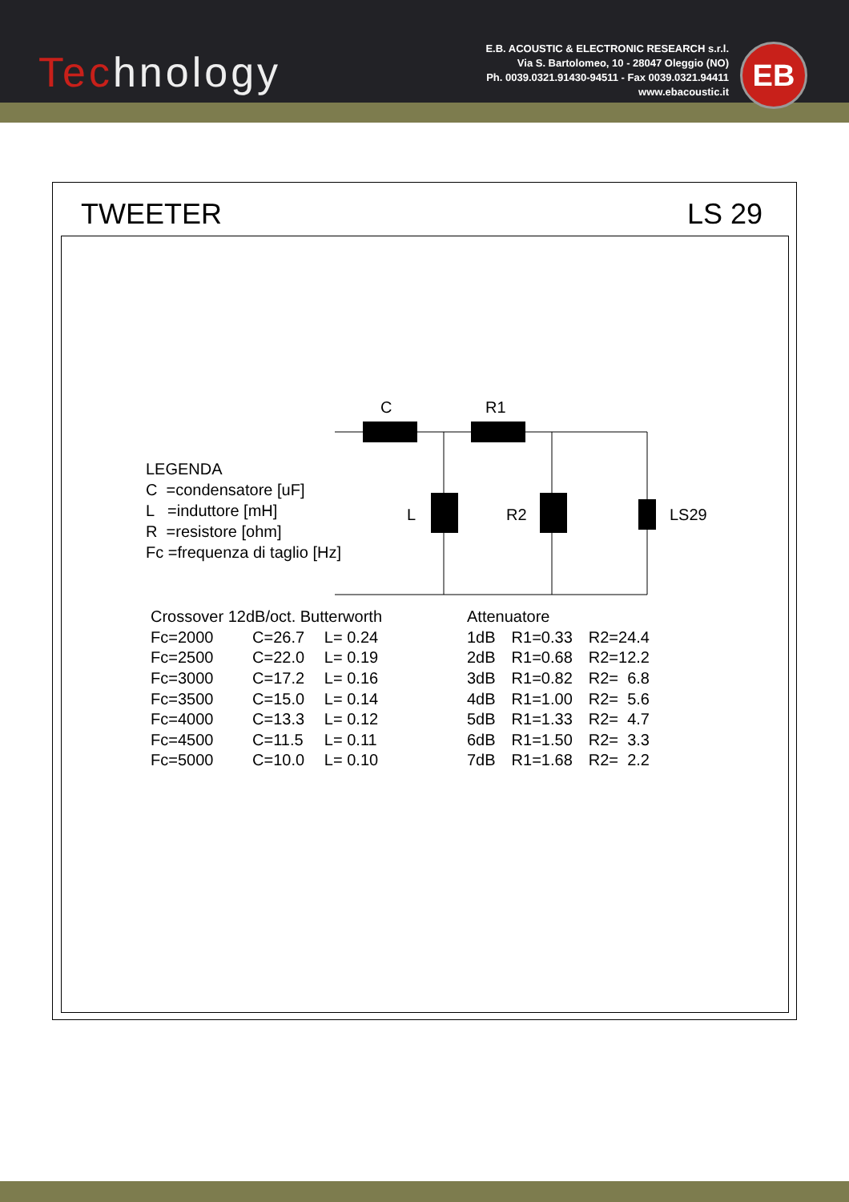Technology
E.B. ACOUSTIC & ELECTRONIC RESEARCH s.r.l.
Via S. Bartolomeo, 10 - 28047 Oleggio (NO)
Ph. 0039.0321.91430-94511 - Fax 0039.0321.94411
www.ebacoustic.it
EB
TWEETER LS 29
C
R1
L
R2
LS29
LEGENDA
C =condensatore [uF]
L =induttore [mH]
R =resistore [ohm]
Fc =frequenza di taglio [Hz]
| Crossover 12dB/oct. Butterworth | | |
| Fc=2000 | C=26.7 | L= 0.24 |
| Fc=2500 | C=22.0 | L= 0.19 |
| Fc=3000 | C=17.2 | L= 0.16 |
| Fc=3500 | C=15.0 | L= 0.14 |
| Fc=4000 | C=13.3 | L= 0.12 |
| Fc=4500 | C=11.5 | L= 0.11 |
| Fc=5000 | C=10.0 | L= 0.10 |
| Attenuatore | | |
| 1dB | R1=0.33 | R2=24.4 |
| 2dB | R1=0.68 | R2=12.2 |
| 3dB | R1=0.82 | R2= 6.8 |
| 4dB | R1=1.00 | R2= 5.6 |
| 5dB | R1=1.33 | R2= 4.7 |
| 6dB | R1=1.50 | R2= 3.3 |
| 7dB | R1=1.68 | R2= 2.2 |